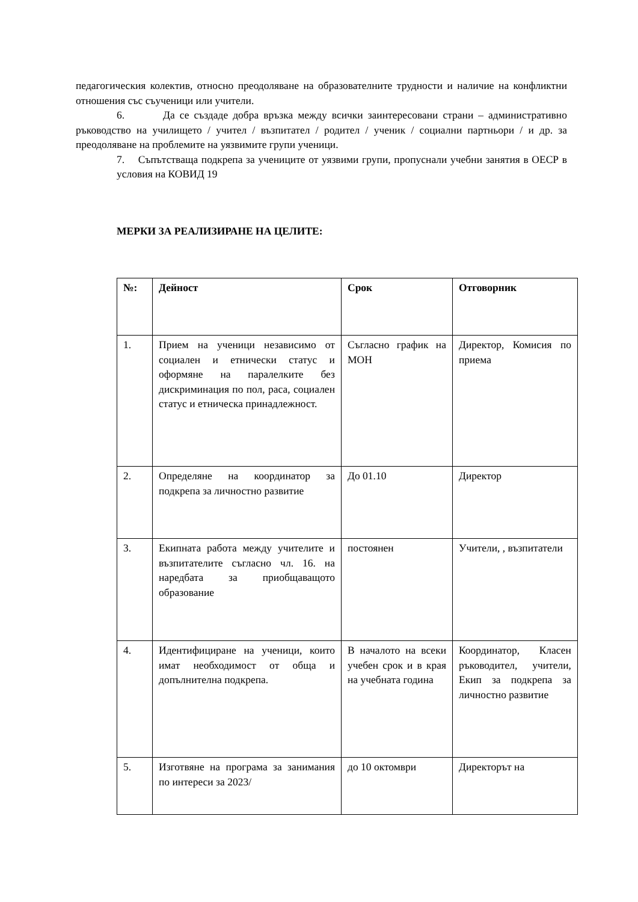педагогическия колектив, относно преодоляване на образователните трудности и наличие на конфликтни отношения със съученици или учители.
6. Да се създаде добра връзка между всички заинтересовани страни – административно ръководство на училището / учител / възпитател / родител / ученик / социални партньори / и др. за преодоляване на проблемите на уязвимите групи ученици.
7. Съпътстваща подкрепа за учениците от уязвими групи, пропуснали учебни занятия в ОЕСР в условия на КОВИД 19
МЕРКИ ЗА РЕАЛИЗИРАНЕ НА ЦЕЛИТЕ:
| №: | Дейност | Срок | Отговорник |
| --- | --- | --- | --- |
| 1. | Прием на ученици независимо от социален и етнически статус и оформяне на паралелките без дискриминация по пол, раса, социален статус и етническа принадлежност. | Съгласно график на МОН | Директор, Комисия по приема |
| 2. | Определяне на координатор за подкрепа за личностно развитие | До 01.10 | Директор |
| 3. | Екипната работа между учителите и възпитателите съгласно чл. 16. на наредбата за приобщаващото образование | постоянен | Учители, , възпитатели |
| 4. | Идентифициране на ученици, които имат необходимост от обща и допълнителна подкрепа. | В началото на всеки учебен срок и в края на учебната година | Координатор, Класен ръководител, учители, Екип за подкрепа за личностно развитие |
| 5. | Изготвяне на програма за занимания по интереси за 2023/ | до 10 октомври | Директорът на |